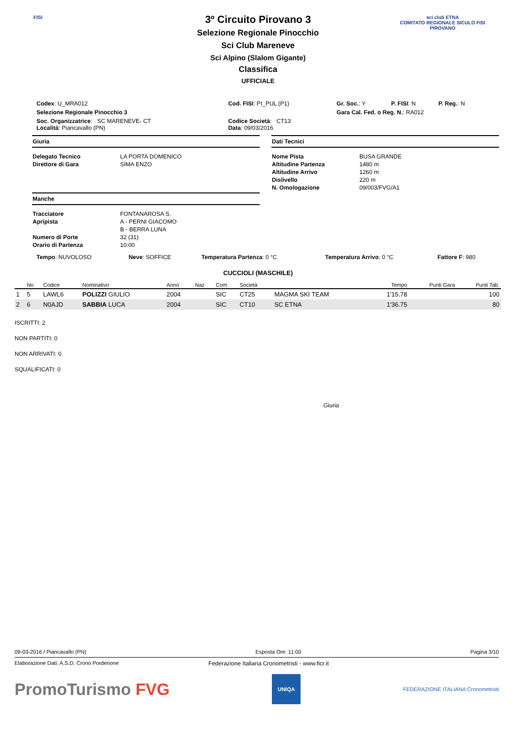FISI
sci club ETNA
COMITATO REGIONALE SICULO FISI
PIROVANO
3º Circuito Pirovano 3
Selezione Regionale Pinocchio
Sci Club Mareneve
Sci Alpino (Slalom Gigante)
Classifica
UFFICIALE
| Codex : U_MRA012 | Cod. FISI : PI_PUL (P1) | Gr. Soc. : Y | P. FISI : N | P. Reg. : N |
| Selezione Regionale Pinocchio 3 | | Gara Cal. Fed. o Reg. N. : RA012 | | |
| Soc. Organizzatrice : SC MARENEVE- CT Località : Piancavallo (PN) | Codice Società : CT13 Data : 09/03/2016 | | | |
Giuria
| Delegato Tecnico | LA PORTA DOMENICO |
| Direttore di Gara | SIMA ENZO |
Manche
| Tracciatore | FONTANAROSA S. |
| Apripista | A - PERNI GIACOMO |
| | B - BERRA LUNA |
| Numero di Porte | 32 (31) |
| Orario di Partenza | 10:00 |
Dati Tecnici
| Nome Pista | BUSA GRANDE |
| Altitudine Partenza | 1480 m |
| Altitudine Arrivo | 1260 m |
| Dislivello | 220 m |
| N. Omologazione | 09/003/FVG/A1 |
| Tempo : NUVOLOSO | Neve : SOFFICE | Temperatura Partenza : 0 °C | Temperatura Arrivo : 0 °C | Fattore F : 980 |
CUCCIOLI (MASCHILE)
| | No | Codice | Nominativo | Anno | Naz | Com | Società | | Tempo | Punti Gara | Punti Tab. |
| --- | --- | --- | --- | --- | --- | --- | --- | --- | --- | --- | --- |
| 1 | 5 | LAWL6 | POLIZZI GIULIO | 2004 | | SIC | CT25 | MAGMA SKI TEAM | 1'15.78 | | 100 |
| 2 | 6 | N0AJD | SABBIA LUCA | 2004 | | SIC | CT10 | SC ETNA | 1'36.75 | | 80 |
ISCRITTI: 2
NON PARTITI: 0
NON ARRIVATI: 0
SQUALIFICATI: 0
Giuria
09-03-2016 / Piancavallo (PN) Esposta Ore: 11:00 Pagina 3/10
Elaborazione Dati: A.S.D. Crono Pordenone Federazione Italiana Cronometristi - www.ficr.it
PromoTurismo FVG UNIQA FEDERAZIONE ITALIANA Cronometristi